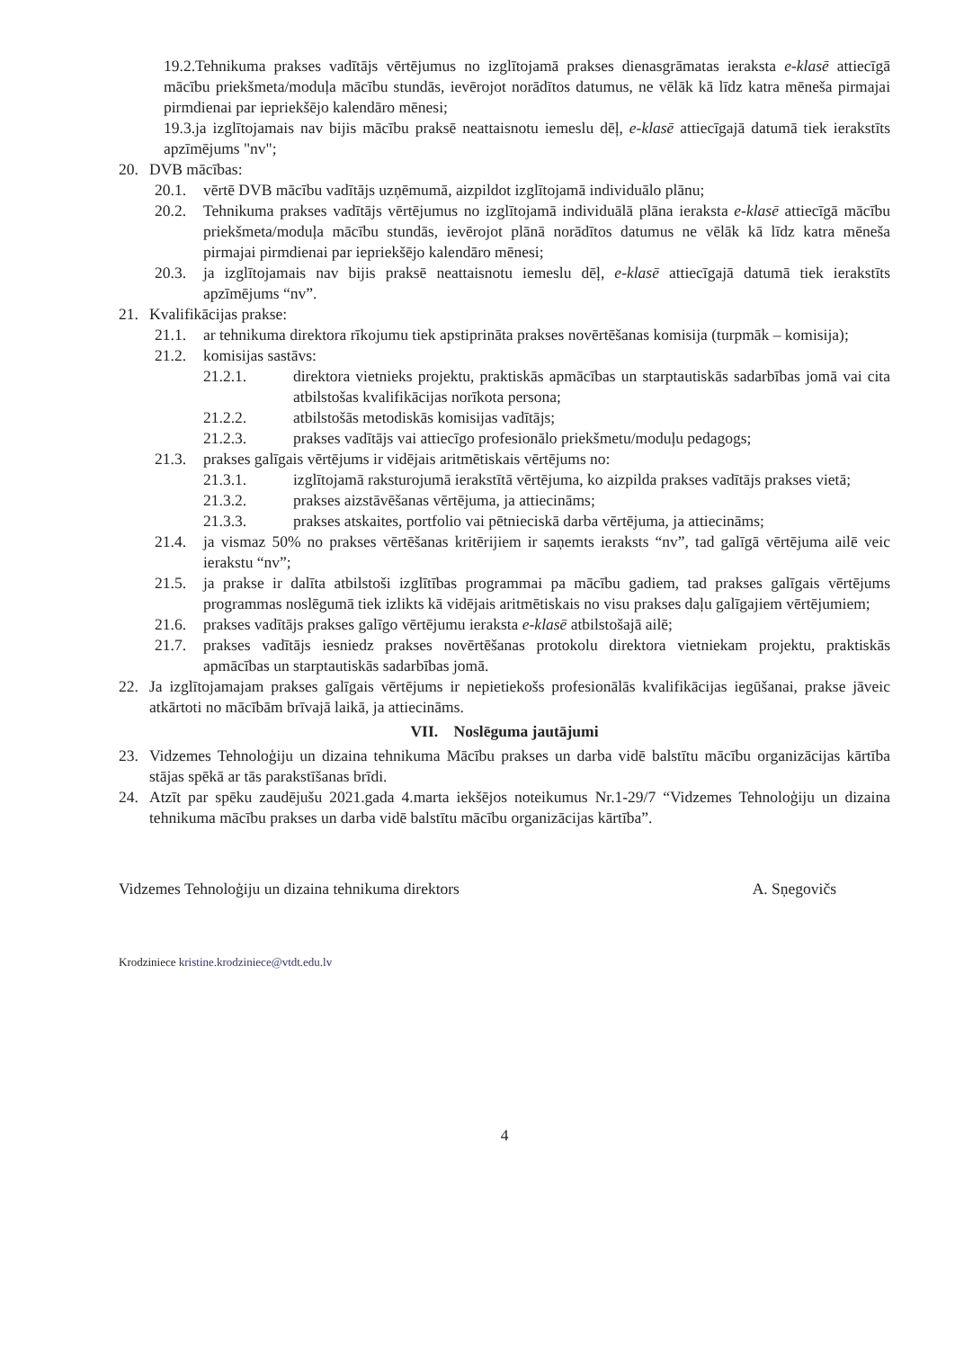19.2.Tehnikuma prakses vadītājs vērtējumus no izglītojamā prakses dienasgrāmatas ieraksta e-klasē attiecīgā mācību priekšmeta/moduļa mācību stundās, ievērojot norādītos datumus, ne vēlāk kā līdz katra mēneša pirmajai pirmdienai par iepriekšējo kalendāro mēnesi;
19.3.ja izglītojamais nav bijis mācību praksē neattaisnotu iemeslu dēļ, e-klasē attiecīgajā datumā tiek ierakstīts apzīmējums "nv";
20. DVB mācības:
20.1. vērtē DVB mācību vadītājs uzņēmumā, aizpildot izglītojamā individuālo plānu;
20.2. Tehnikuma prakses vadītājs vērtējumus no izglītojamā individuālā plāna ieraksta e-klasē attiecīgā mācību priekšmeta/moduļa mācību stundās, ievērojot plānā norādītos datumus ne vēlāk kā līdz katra mēneša pirmajai pirmdienai par iepriekšējo kalendāro mēnesi;
20.3. ja izglītojamais nav bijis praksē neattaisnotu iemeslu dēļ, e-klasē attiecīgajā datumā tiek ierakstīts apzīmējums “nv”.
21. Kvalifikācijas prakse:
21.1. ar tehnikuma direktora rīkojumu tiek apstiprināta prakses novērtēšanas komisija (turpmāk – komisija);
21.2. komisijas sastāvs:
21.2.1. direktora vietnieks projektu, praktiskās apmācības un starptautiskās sadarbības jomā vai cita atbilstošas kvalifikācijas norīkota persona;
21.2.2. atbilstošās metodiskās komisijas vadītājs;
21.2.3. prakses vadītājs vai attiecīgo profesionālo priekšmetu/moduļu pedagogs;
21.3. prakses galīgais vērtējums ir vidējais aritmētiskais vērtējums no:
21.3.1. izglītojamā raksturojumā ierakstītā vērtējuma, ko aizpilda prakses vadītājs prakses vietā;
21.3.2. prakses aizstāvēšanas vērtējuma, ja attiecināms;
21.3.3. prakses atskaites, portfolio vai pētnieciskā darba vērtējuma, ja attiecināms;
21.4. ja vismaz 50% no prakses vērtēšanas kritērijiem ir saņemts ieraksts “nv”, tad galīgā vērtējuma ailē veic ierakstu “nv”;
21.5. ja prakse ir dalīta atbilstoši izglītības programmai pa mācību gadiem, tad prakses galīgais vērtējums programmas noslēgumā tiek izlikts kā vidējais aritmētiskais no visu prakses daļu galīgajiem vērtējumiem;
21.6. prakses vadītājs prakses galīgo vērtējumu ieraksta e-klasē atbilstošajā ailē;
21.7. prakses vadītājs iesniedz prakses novērtēšanas protokolu direktora vietniekam projektu, praktiskās apmācības un starptautiskās sadarbības jomā.
22. Ja izglītojamajam prakses galīgais vērtējums ir nepietiekošs profesionālās kvalifikācijas iegūšanai, prakse jāveic atkārtoti no mācībām brīvajā laikā, ja attiecināms.
VII. Noslēguma jautājumi
23. Vidzemes Tehnoloģiju un dizaina tehnikuma Mācību prakses un darba vidē balstītu mācību organizācijas kārtība stājas spēkā ar tās parakstīšanas brīdi.
24. Atzīt par spēku zaudējušu 2021.gada 4.marta iekšējos noteikumus Nr.1-29/7 “Vidzemes Tehnoloģiju un dizaina tehnikuma mācību prakses un darba vidē balstītu mācību organizācijas kārtība”.
Vidzemes Tehnoloģiju un dizaina tehnikuma direktors A. Sņegovičs
Krodziniece kristine.krodziniece@vtdt.edu.lv
4